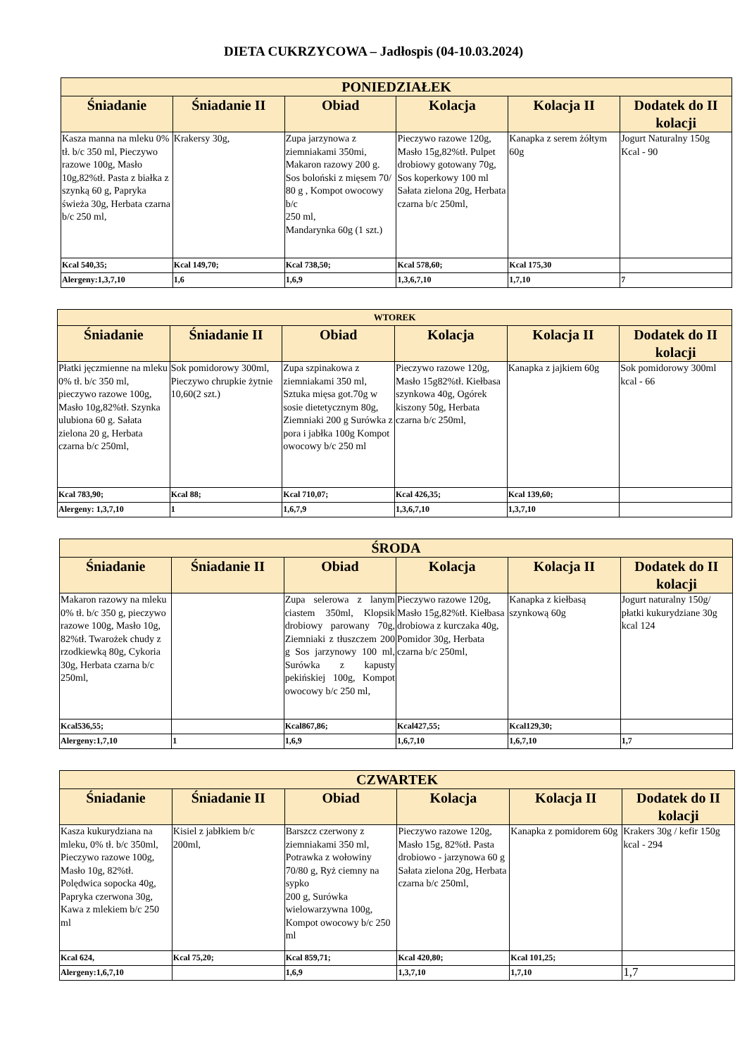DIETA CUKRZYCOWA – Jadłospis (04-10.03.2024)
| PONIEDZIAŁEK | | | | | |
| --- | --- | --- | --- | --- | --- |
| Śniadanie | Śniadanie II | Obiad | Kolacja | Kolacja II | Dodatek do II kolacji |
| Kasza manna na mleku 0% tł. b/c 350 ml, Pieczywo razowe 100g, Masło 10g,82%tł. Pasta z białka z szynką 60 g, Papryka świeża 30g, Herbata czarna b/c 250 ml, | Krakersy 30g, | Zupa jarzynowa z ziemniakami 350mi, Makaron razowy 200 g. Sos boloński z mięsem 70/ 80 g , Kompot owocowy b/c 250 ml, Mandarynka 60g (1 szt.) | Pieczywo razowe 120g, Masło 15g,82%tł. Pulpet drobiowy gotowany 70g, Sos koperkowy 100 ml Sałata zielona 20g, Herbata czarna b/c 250ml, | Kanapka z serem żółtym 60g | Jogurt Naturalny 150g Kcal - 90 |
| Kcal 540,35; | Kcal 149,70; | Kcal 738,50; | Kcal 578,60; | Kcal 175,30 | |
| Alergeny:1,3,7,10 | 1,6 | 1,6,9 | 1,3,6,7,10 | 1,7,10 | 7 |
| WTOREK | | | | | |
| --- | --- | --- | --- | --- | --- |
| Śniadanie | Śniadanie II | Obiad | Kolacja | Kolacja II | Dodatek do II kolacji |
| Płatki jęczmienne na mleku 0% tł. b/c 350 ml, pieczywo razowe 100g, Masło 10g,82%tł. Szynka ulubiona 60 g. Sałata zielona 20 g, Herbata czarna b/c 250ml, | Sok pomidorowy 300ml, Pieczywo chrupkie żytnie 10,60(2 szt.) | Zupa szpinakowa z ziemniakami 350 ml, Sztuka mięsa got.70g w sosie dietetycznym 80g, Ziemniaki 200 g Surówka z pora i jabłka 100g Kompot owocowy b/c 250 ml | Pieczywo razowe 120g, Masło 15g82%tł. Kiełbasa szynkowa 40g, Ogórek kiszony 50g, Herbata czarna b/c 250ml, | Kanapka z jajkiem 60g | Sok pomidorowy 300ml kcal - 66 |
| Kcal 783,90; | Kcal 88; | Kcal 710,07; | Kcal 426,35; | Kcal 139,60; | |
| Alergeny: 1,3,7,10 | 1 | 1,6,7,9 | 1,3,6,7,10 | 1,3,7,10 | |
| ŚRODA | | | | | |
| --- | --- | --- | --- | --- | --- |
| Śniadanie | Śniadanie II | Obiad | Kolacja | Kolacja II | Dodatek do II kolacji |
| Makaron razowy na mleku 0% tł. b/c 350 g, pieczywo razowe 100g, Masło 10g, 82%tł. Twarożek chudy z rzodkiewką 80g, Cykoria 30g, Herbata czarna b/c 250ml, | | Zupa selerowa z lanym ciastem 350ml, Klopsik drobiowy parowany 70g, Ziemniaki z tłuszczem 200 g Sos jarzynowy 100 ml, Surówka z kapusty pekińskiej 100g, Kompot owocowy b/c 250 ml, | Pieczywo razowe 120g, Masło 15g,82%tł. Kiełbasa drobiowa z kurczaka 40g, Pomidor 30g, Herbata czarna b/c 250ml, | Kanapka z kiełbasą szynkową 60g | Jogurt naturalny 150g/ płatki kukurydziane 30g kcal 124 |
| Kcal536,55; | | Kcal867,86; | Kcal427,55; | Kcal129,30; | |
| Alergeny:1,7,10 | 1 | 1,6,9 | 1,6,7,10 | 1,6,7,10 | 1,7 |
| CZWARTEK | | | | | |
| --- | --- | --- | --- | --- | --- |
| Śniadanie | Śniadanie II | Obiad | Kolacja | Kolacja II | Dodatek do II kolacji |
| Kasza kukurydziana na mleku, 0% tł. b/c 350ml, Pieczywo razowe 100g, Masło 10g, 82%tł. Polędwica sopocka 40g, Papryka czerwona 30g, Kawa z mlekiem b/c 250 ml | Kisiel z jabłkiem b/c 200ml, | Barszcz czerwony z ziemniakami 350 ml, Potrawka z wołowiny 70/80 g, Ryż ciemny na sypko 200 g, Surówka wielowarzywna 100g, Kompot owocowy b/c 250 ml | Pieczywo razowe 120g, Masło 15g, 82%tł. Pasta drobiowo - jarzynowa 60 g Sałata zielona 20g, Herbata czarna b/c 250ml, | Kanapka z pomidorem 60g | Krakers 30g / kefir 150g kcal - 294 |
| Kcal 624, | Kcal 75,20; | Kcal 859,71; | Kcal 420,80; | Kcal 101,25; | |
| Alergeny:1,6,7,10 | | 1,6,9 | 1,3,7,10 | 1,7,10 | 1,7 |